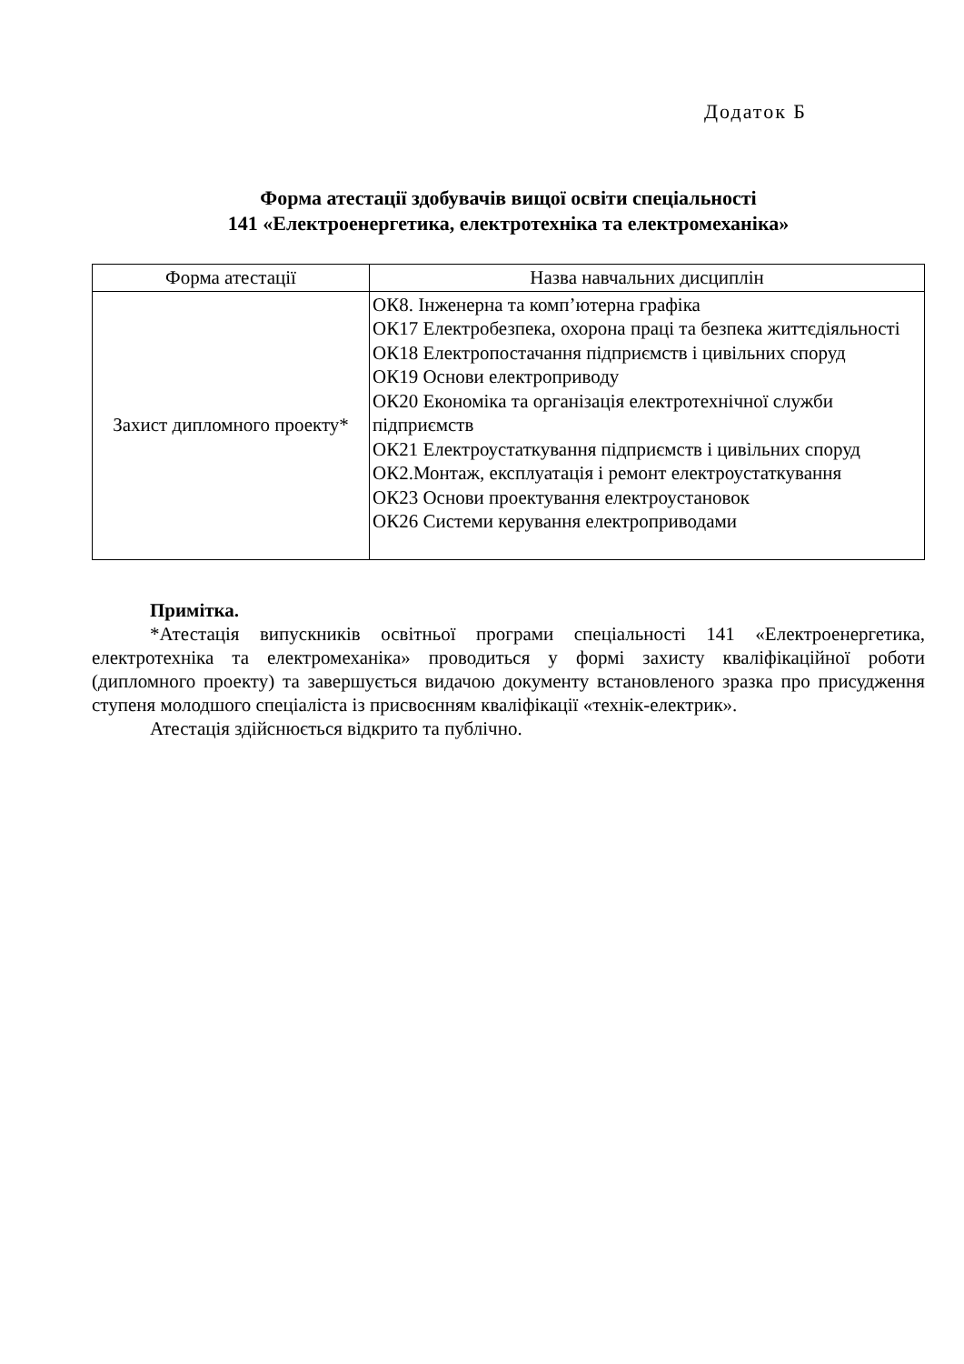Додаток Б
Форма атестації здобувачів вищої освіти спеціальності
141 «Електроенергетика, електротехніка та електромеханіка»
| Форма атестації | Назва навчальних дисциплін |
| --- | --- |
| Захист дипломного проекту* | ОК8. Інженерна та комп’ютерна графіка ОК17 Електробезпека, охорона праці та безпека життєдіяльності ОК18 Електропостачання підприємств і цивільних споруд ОК19 Основи електроприводу ОК20 Економіка та організація електротехнічної служби підприємств ОК21 Електроустаткування підприємств і цивільних споруд ОК2.Монтаж, експлуатація і ремонт електроустаткування ОК23 Основи проектування електроустановок ОК26 Системи керування електроприводами |
Примітка.
*Атестація випускників освітньої програми спеціальності 141 «Електроенергетика, електротехніка та електромеханіка» проводиться у формі захисту кваліфікаційної роботи (дипломного проекту) та завершується видачою документу встановленого зразка про присудження ступеня молодшого спеціаліста із присвоєнням кваліфікації «технік-електрик».
Атестація здійснюється відкрито та публічно.